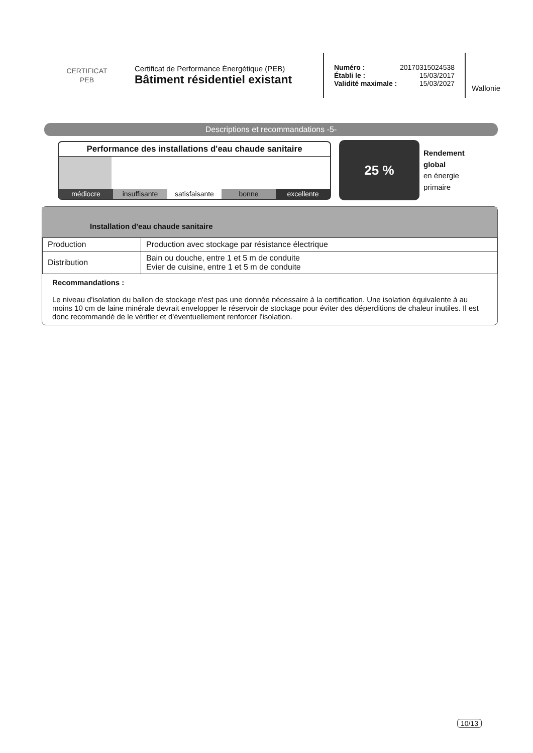CERTIFICAT
PEB
Certificat de Performance Énergétique (PEB)
Bâtiment résidentiel existant
Numéro : 20170315024538
Établi le : 15/03/2017
Validité maximale : 15/03/2027
Wallonie
Descriptions et recommandations -5-
Performance des installations d'eau chaude sanitaire
médiocre insuffisante satisfaisante bonne excellente
25 %
Rendement
global
en énergie
primaire
Installation d'eau chaude sanitaire
| Production | Production avec stockage par résistance électrique |
| Distribution | Bain ou douche, entre 1 et 5 m de conduite Evier de cuisine, entre 1 et 5 m de conduite |
Recommandations :
Le niveau d'isolation du ballon de stockage n'est pas une donnée nécessaire à la certification. Une isolation équivalente à au moins 10 cm de laine minérale devrait envelopper le réservoir de stockage pour éviter des déperditions de chaleur inutiles. Il est donc recommandé de le vérifier et d'éventuellement renforcer l'isolation.
10/13